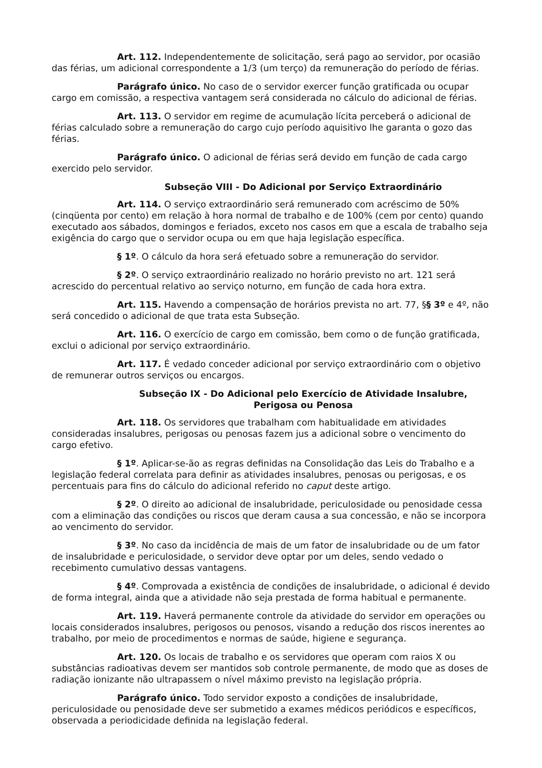Art. 112. Independentemente de solicitação, será pago ao servidor, por ocasião das férias, um adicional correspondente a 1/3 (um terço) da remuneração do período de férias.
Parágrafo único. No caso de o servidor exercer função gratificada ou ocupar cargo em comissão, a respectiva vantagem será considerada no cálculo do adicional de férias.
Art. 113. O servidor em regime de acumulação lícita perceberá o adicional de férias calculado sobre a remuneração do cargo cujo período aquisitivo lhe garanta o gozo das férias.
Parágrafo único. O adicional de férias será devido em função de cada cargo exercido pelo servidor.
Subseção VIII - Do Adicional por Serviço Extraordinário
Art. 114. O serviço extraordinário será remunerado com acréscimo de 50% (cinqüenta por cento) em relação à hora normal de trabalho e de 100% (cem por cento) quando executado aos sábados, domingos e feriados, exceto nos casos em que a escala de trabalho seja exigência do cargo que o servidor ocupa ou em que haja legislação específica.
§ 1º. O cálculo da hora será efetuado sobre a remuneração do servidor.
§ 2º. O serviço extraordinário realizado no horário previsto no art. 121 será acrescido do percentual relativo ao serviço noturno, em função de cada hora extra.
Art. 115. Havendo a compensação de horários prevista no art. 77, §§ 3º e 4º, não será concedido o adicional de que trata esta Subseção.
Art. 116. O exercício de cargo em comissão, bem como o de função gratificada, exclui o adicional por serviço extraordinário.
Art. 117. É vedado conceder adicional por serviço extraordinário com o objetivo de remunerar outros serviços ou encargos.
Subseção IX - Do Adicional pelo Exercício de Atividade Insalubre,
Perigosa ou Penosa
Art. 118. Os servidores que trabalham com habitualidade em atividades consideradas insalubres, perigosas ou penosas fazem jus a adicional sobre o vencimento do cargo efetivo.
§ 1º. Aplicar-se-ão as regras definidas na Consolidação das Leis do Trabalho e a legislação federal correlata para definir as atividades insalubres, penosas ou perigosas, e os percentuais para fins do cálculo do adicional referido no caput deste artigo.
§ 2º. O direito ao adicional de insalubridade, periculosidade ou penosidade cessa com a eliminação das condições ou riscos que deram causa a sua concessão, e não se incorpora ao vencimento do servidor.
§ 3º. No caso da incidência de mais de um fator de insalubridade ou de um fator de insalubridade e periculosidade, o servidor deve optar por um deles, sendo vedado o recebimento cumulativo dessas vantagens.
§ 4º. Comprovada a existência de condições de insalubridade, o adicional é devido de forma integral, ainda que a atividade não seja prestada de forma habitual e permanente.
Art. 119. Haverá permanente controle da atividade do servidor em operações ou locais considerados insalubres, perigosos ou penosos, visando a redução dos riscos inerentes ao trabalho, por meio de procedimentos e normas de saúde, higiene e segurança.
Art. 120. Os locais de trabalho e os servidores que operam com raios X ou substâncias radioativas devem ser mantidos sob controle permanente, de modo que as doses de radiação ionizante não ultrapassem o nível máximo previsto na legislação própria.
Parágrafo único. Todo servidor exposto a condições de insalubridade, periculosidade ou penosidade deve ser submetido a exames médicos periódicos e específicos, observada a periodicidade definida na legislação federal.